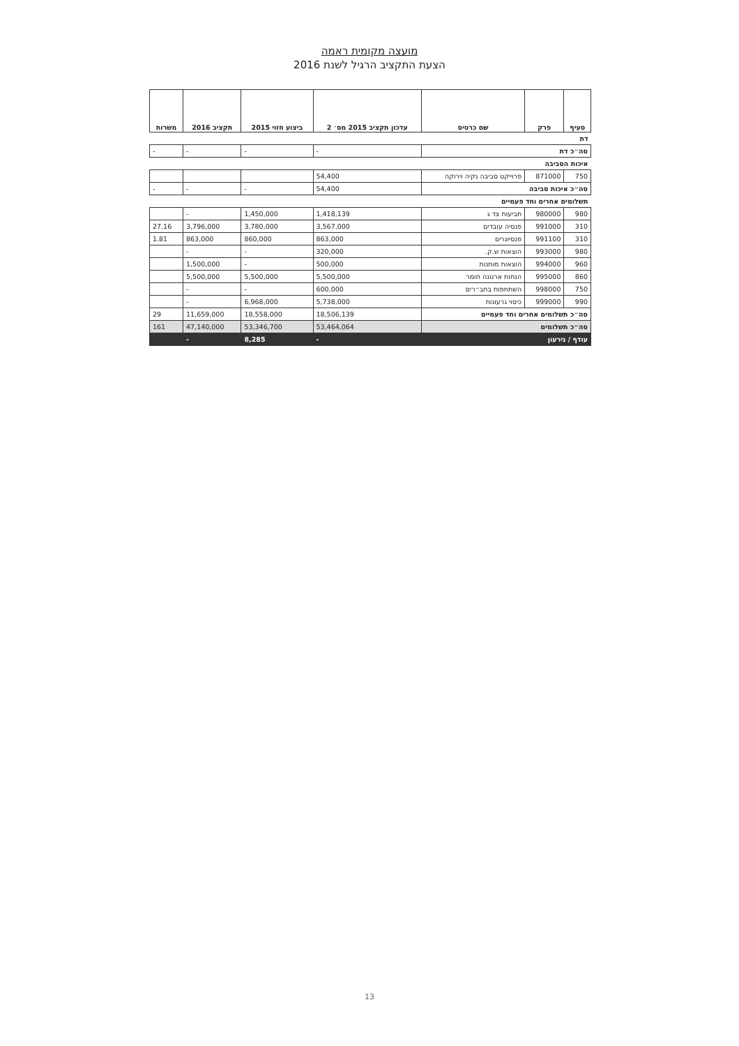מועצה מקומית ראמה
הצעת התקציב הרגיל לשנת 2016
| סעיף | פרק | שם כרטיס | עדכון תקציב 2015 מס׳ 2 | ביצוע חזוי 2015 | תקציב 2016 | משרות |
| --- | --- | --- | --- | --- | --- | --- |
| דת | | | | | | |
| סה״כ דת | | | - | - | - | - |
| איכות הסביבה | | | | | | |
| 750 | 871000 | פרוייקט סביבה נקיה וירוקה | 54,400 | | | |
| סה״כ איכות סביבה | | | 54,400 | - | - | - |
| תשלומים אחרים וחד פעמיים | | | | | | |
| 980 | 980000 | תביעות צד ג | 1,418,139 | 1,450,000 | - | |
| 310 | 991000 | פנסיה עובדים | 3,567,000 | 3,780,000 | 3,796,000 | 27.16 |
| 310 | 991100 | פנסיונרים | 863,000 | 860,000 | 863,000 | 1.81 |
| 980 | 993000 | הוצאות ש.ק. | 320,000 | - | - | |
| 960 | 994000 | הוצאות מותנות | 500,000 | - | 1,500,000 | |
| 860 | 995000 | הנחות ארנונה חומר | 5,500,000 | 5,500,000 | 5,500,000 | |
| 750 | 998000 | השתתפות בתב״רים | 600,000 | - | - | |
| 990 | 999000 | כיסוי גרעונות | 5,738,000 | 6,968,000 | - | |
| סה״כ תשלומים אחרים וחד פעמיים | | | 18,506,139 | 18,558,000 | 11,659,000 | 29 |
| סה״כ תשלומים | | | 53,464,064 | 53,346,700 | 47,140,000 | 161 |
| עודף / גירעון | | | - | 8,285 | - | |
13